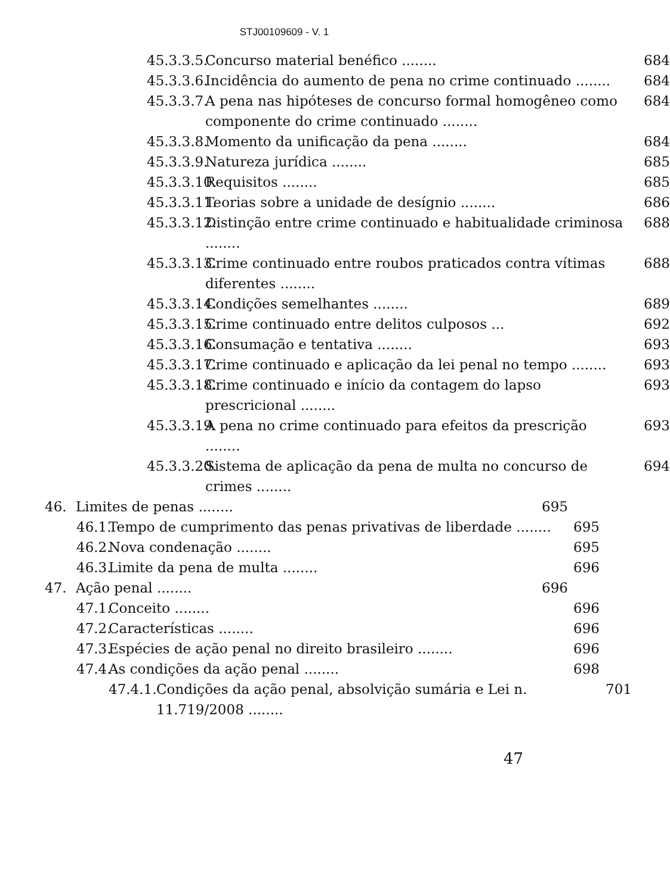STJ00109609 - V. 1
45.3.3.5. Concurso material benéfico ........ 684
45.3.3.6. Incidência do aumento de pena no crime continuado ........ 684
45.3.3.7. A pena nas hipóteses de concurso formal homogêneo como componente do crime continuado ........ 684
45.3.3.8. Momento da unificação da pena ........ 684
45.3.3.9. Natureza jurídica ........ 685
45.3.3.10. Requisitos ........ 685
45.3.3.11. Teorias sobre a unidade de desígnio ........ 686
45.3.3.12. Distinção entre crime continuado e habitualidade criminosa ........ 688
45.3.3.13. Crime continuado entre roubos praticados contra vítimas diferentes ........ 688
45.3.3.14. Condições semelhantes ........ 689
45.3.3.15. Crime continuado entre delitos culposos ... 692
45.3.3.16. Consumação e tentativa ........ 693
45.3.3.17. Crime continuado e aplicação da lei penal no tempo ........ 693
45.3.3.18. Crime continuado e início da contagem do lapso prescricional ........ 693
45.3.3.19. A pena no crime continuado para efeitos da prescrição ........ 693
45.3.3.20. Sistema de aplicação da pena de multa no concurso de crimes ........ 694
46. Limites de penas ........ 695
46.1. Tempo de cumprimento das penas privativas de liberdade ........ 695
46.2. Nova condenação ........ 695
46.3. Limite da pena de multa ........ 696
47. Ação penal ........ 696
47.1. Conceito ........ 696
47.2. Características ........ 696
47.3. Espécies de ação penal no direito brasileiro ........ 696
47.4. As condições da ação penal ........ 698
47.4.1. Condições da ação penal, absolvição sumária e Lei n. 11.719/2008 ........ 701
47